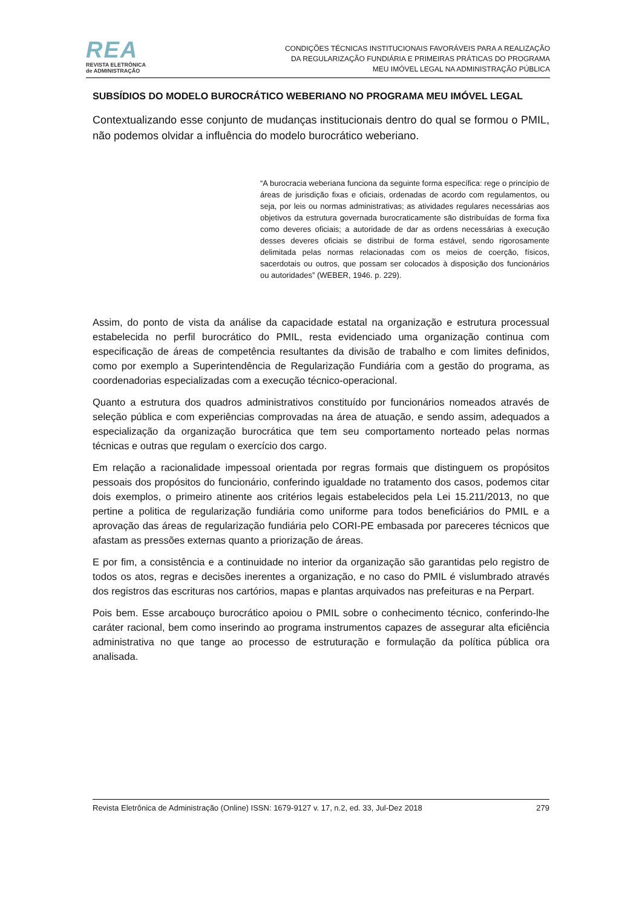REA
REVISTA ELETRÔNICA
de ADMINISTRAÇÃO
CONDIÇÕES TÉCNICAS INSTITUCIONAIS FAVORÁVEIS PARA A REALIZAÇÃO
DA REGULARIZAÇÃO FUNDIÁRIA E PRIMEIRAS PRÁTICAS DO PROGRAMA
MEU IMÓVEL LEGAL NA ADMINISTRAÇÃO PÚBLICA
SUBSÍDIOS DO MODELO BUROCRÁTICO WEBERIANO NO PROGRAMA MEU IMÓVEL LEGAL
Contextualizando esse conjunto de mudanças institucionais dentro do qual se formou o PMIL, não podemos olvidar a influência do modelo burocrático weberiano.
“A burocracia weberiana funciona da seguinte forma específica: rege o princípio de áreas de jurisdição fixas e oficiais, ordenadas de acordo com regulamentos, ou seja, por leis ou normas administrativas; as atividades regulares necessárias aos objetivos da estrutura governada burocraticamente são distribuídas de forma fixa como deveres oficiais; a autoridade de dar as ordens necessárias à execução desses deveres oficiais se distribui de forma estável, sendo rigorosamente delimitada pelas normas relacionadas com os meios de coerção, físicos, sacerdotais ou outros, que possam ser colocados à disposição dos funcionários ou autoridades” (WEBER, 1946. p. 229).
Assim, do ponto de vista da análise da capacidade estatal na organização e estrutura processual estabelecida no perfil burocrático do PMIL, resta evidenciado uma organização continua com especificação de áreas de competência resultantes da divisão de trabalho e com limites definidos, como por exemplo a Superintendência de Regularização Fundiária com a gestão do programa, as coordenadorias especializadas com a execução técnico-operacional.
Quanto a estrutura dos quadros administrativos constituído por funcionários nomeados através de seleção pública e com experiências comprovadas na área de atuação, e sendo assim, adequados a especialização da organização burocrática que tem seu comportamento norteado pelas normas técnicas e outras que regulam o exercício dos cargo.
Em relação a racionalidade impessoal orientada por regras formais que distinguem os propósitos pessoais dos propósitos do funcionário, conferindo igualdade no tratamento dos casos, podemos citar dois exemplos, o primeiro atinente aos critérios legais estabelecidos pela Lei 15.211/2013, no que pertine a politica de regularização fundiária como uniforme para todos beneficiários do PMIL e a aprovação das áreas de regularização fundiária pelo CORI-PE embasada por pareceres técnicos que afastam as pressões externas quanto a priorização de áreas.
E por fim, a consistência e a continuidade no interior da organização são garantidas pelo registro de todos os atos, regras e decisões inerentes a organização, e no caso do PMIL é vislumbrado através dos registros das escrituras nos cartórios, mapas e plantas arquivados nas prefeituras e na Perpart.
Pois bem. Esse arcabouço burocrático apoiou o PMIL sobre o conhecimento técnico, conferindo-lhe caráter racional, bem como inserindo ao programa instrumentos capazes de assegurar alta eficiência administrativa no que tange ao processo de estruturação e formulação da política pública ora analisada.
Revista Eletrônica de Administração (Online) ISSN: 1679-9127 v. 17, n.2, ed. 33, Jul-Dez 2018 279